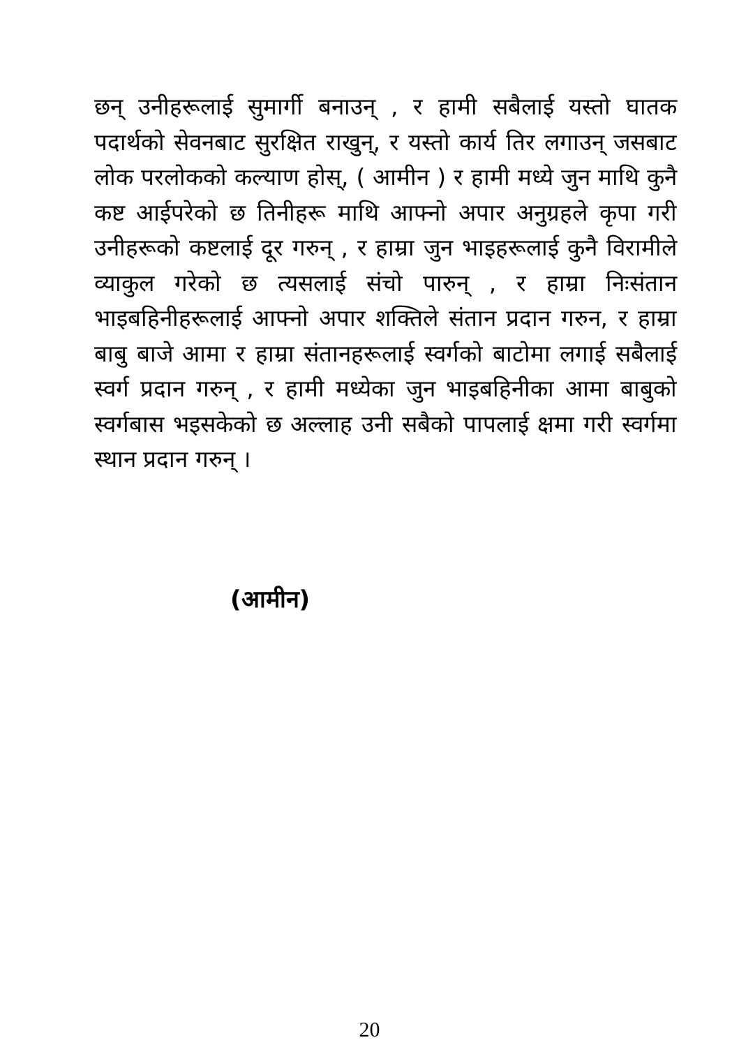छन् उनीहरूलाई सुमार्गी बनाउन् , र हामी सबैलाई यस्तो घातक पदार्थको सेवनबाट सुरक्षित राखुन्, र यस्तो कार्य तिर लगाउन् जसबाट लोक परलोकको कल्याण होस्, ( आमीन ) र हामी मध्ये जुन माथि कुनै कष्ट आईपरेको छ तिनीहरू माथि आफ्नो अपार अनुग्रहले कृपा गरी उनीहरूको कष्टलाई दूर गरुन् , र हाम्रा जुन भाइहरूलाई कुनै विरामीले व्याकुल गरेको छ त्यसलाई संचो पारुन् , र हाम्रा निःसंतान भाइबहिनीहरूलाई आफ्नो अपार शक्तिले संतान प्रदान गरुन, र हाम्रा बाबु बाजे आमा र हाम्रा संतानहरूलाई स्वर्गको बाटोमा लगाई सबैलाई स्वर्ग प्रदान गरुन् , र हामी मध्येका जुन भाइबहिनीका आमा बाबुको स्वर्गबास भइसकेको छ अल्लाह उनी सबैको पापलाई क्षमा गरी स्वर्गमा स्थान प्रदान गरुन् ।
(आमीन)
20